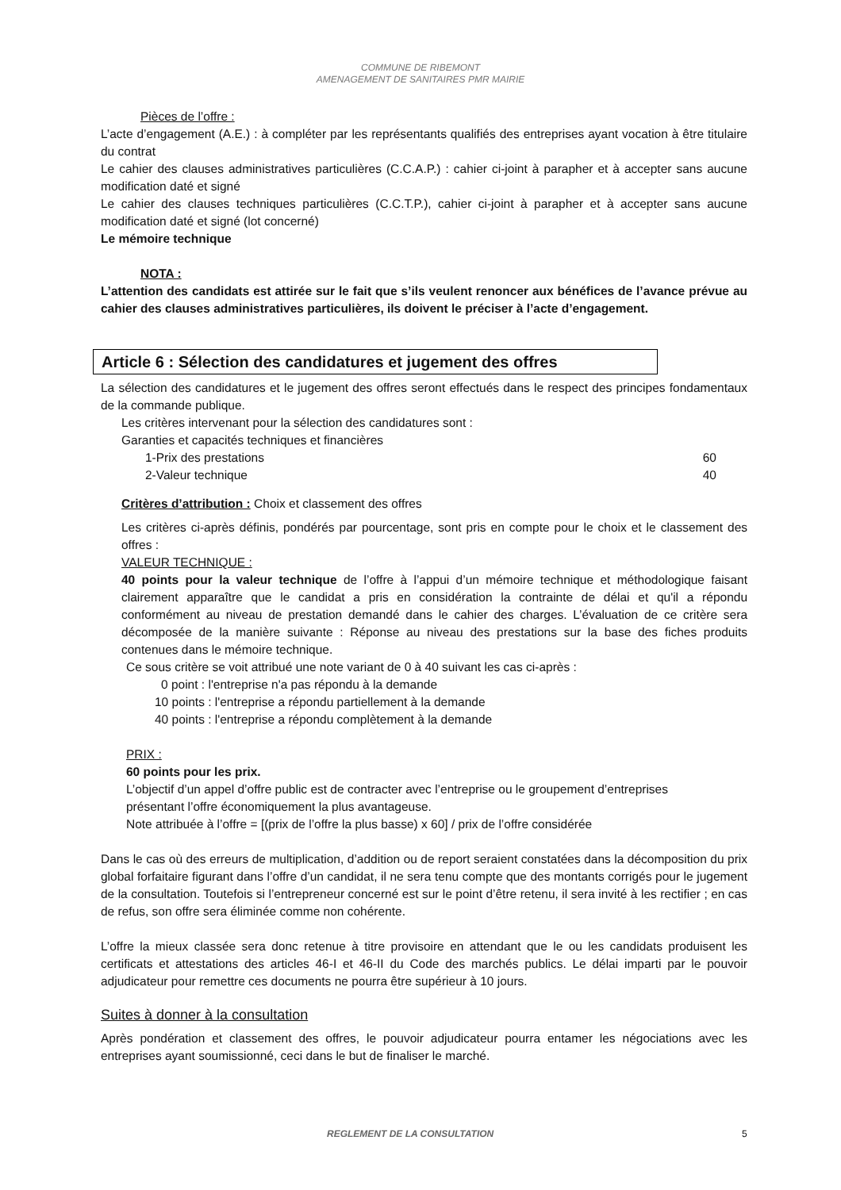COMMUNE DE RIBEMONT
AMENAGEMENT DE SANITAIRES PMR MAIRIE
Pièces de l’offre :
L’acte d’engagement (A.E.) : à compléter par les représentants qualifiés des entreprises ayant vocation à être titulaire du contrat
Le cahier des clauses administratives particulières (C.C.A.P.) : cahier ci-joint à parapher et à accepter sans aucune modification daté et signé
Le cahier des clauses techniques particulières (C.C.T.P.), cahier ci-joint à parapher et à accepter sans aucune modification daté et signé (lot concerné)
Le mémoire technique
NOTA :
L’attention des candidats est attirée sur le fait que s’ils veulent renoncer aux bénéfices de l’avance prévue au cahier des clauses administratives particulières, ils doivent le préciser à l’acte d’engagement.
Article 6 : Sélection des candidatures et jugement des offres
La sélection des candidatures et le jugement des offres seront effectués dans le respect des principes fondamentaux de la commande publique.
Les critères intervenant pour la sélection des candidatures sont :
Garanties et capacités techniques et financières
1-Prix des prestations 60
2-Valeur technique 40
Critères d’attribution : Choix et classement des offres
Les critères ci-après définis, pondérés par pourcentage, sont pris en compte pour le choix et le classement des offres :
VALEUR TECHNIQUE :
40 points pour la valeur technique de l’offre à l’appui d’un mémoire technique et méthodologique faisant clairement apparaître que le candidat a pris en considération la contrainte de délai et qu'il a répondu conformément au niveau de prestation demandé dans le cahier des charges. L’évaluation de ce critère sera décomposée de la manière suivante : Réponse au niveau des prestations sur la base des fiches produits contenues dans le mémoire technique.
Ce sous critère se voit attribué une note variant de 0 à 40 suivant les cas ci-après :
0 point : l'entreprise n'a pas répondu à la demande
10 points : l'entreprise a répondu partiellement à la demande
40 points : l'entreprise a répondu complètement à la demande
PRIX :
60 points pour les prix.
L’objectif d’un appel d’offre public est de contracter avec l’entreprise ou le groupement d’entreprises
présentant l’offre économiquement la plus avantageuse.
Note attribuée à l’offre = [(prix de l’offre la plus basse) x 60] / prix de l’offre considérée
Dans le cas où des erreurs de multiplication, d’addition ou de report seraient constatées dans la décomposition du prix global forfaitaire figurant dans l’offre d’un candidat, il ne sera tenu compte que des montants corrigés pour le jugement de la consultation. Toutefois si l’entrepreneur concerné est sur le point d’être retenu, il sera invité à les rectifier ; en cas de refus, son offre sera éliminée comme non cohérente.
L’offre la mieux classée sera donc retenue à titre provisoire en attendant que le ou les candidats produisent les certificats et attestations des articles 46-I et 46-II du Code des marchés publics. Le délai imparti par le pouvoir adjudicateur pour remettre ces documents ne pourra être supérieur à 10 jours.
Suites à donner à la consultation
Après pondération et classement des offres, le pouvoir adjudicateur pourra entamer les négociations avec les entreprises ayant soumissionné, ceci dans le but de finaliser le marché.
REGLEMENT DE LA CONSULTATION 5